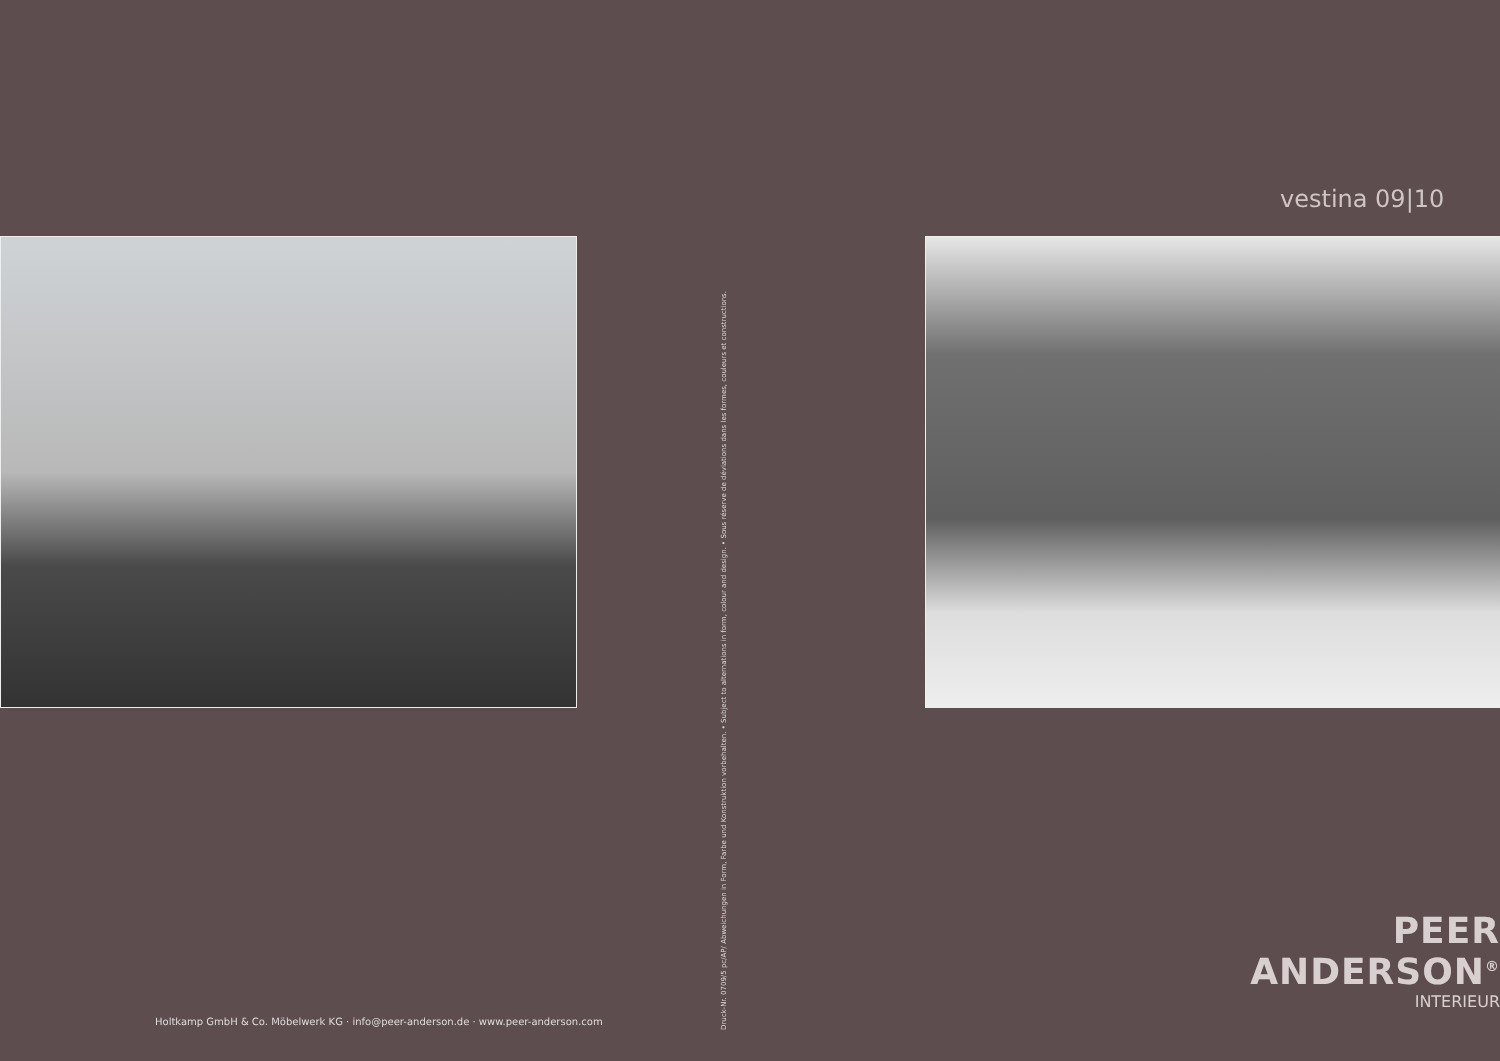vestina 09|10
Druck-Nr. 0709/5 pc/AP/ Abweichungen in Form, Farbe und Konstruktion vorbehalten. • Subject to alternations in form, colour and design. • Sous réserve de déviations dans les formes, couleurs et constructions.
PEER ANDERSON<sup>®</sup>
INTERIEUR
Holtkamp GmbH & Co. Möbelwerk KG · info@peer-anderson.de · www.peer-anderson.com